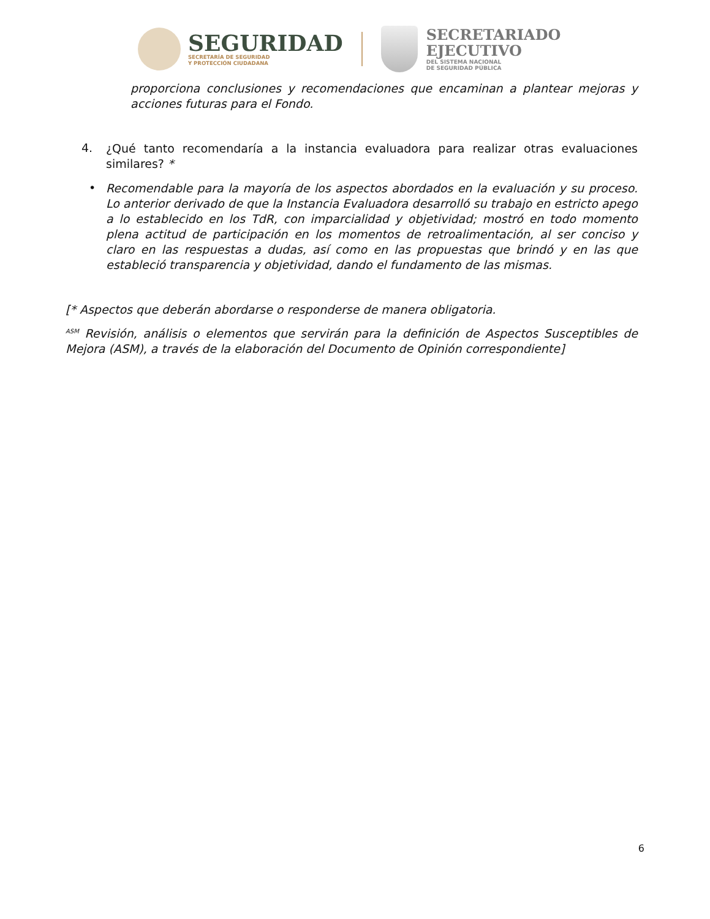SEGURIDAD
SECRETARÍA DE SEGURIDAD
Y PROTECCIÓN CIUDADANA
SECRETARIADO
EJECUTIVO
DEL SISTEMA NACIONAL
DE SEGURIDAD PÚBLICA
proporciona conclusiones y recomendaciones que encaminan a plantear mejoras y acciones futuras para el Fondo.
4.
¿Qué tanto recomendaría a la instancia evaluadora para realizar otras evaluaciones similares? *
•
Recomendable para la mayoría de los aspectos abordados en la evaluación y su proceso. Lo anterior derivado de que la Instancia Evaluadora desarrolló su trabajo en estricto apego a lo establecido en los TdR, con imparcialidad y objetividad; mostró en todo momento plena actitud de participación en los momentos de retroalimentación, al ser conciso y claro en las respuestas a dudas, así como en las propuestas que brindó y en las que estableció transparencia y objetividad, dando el fundamento de las mismas.
[* Aspectos que deberán abordarse o responderse de manera obligatoria.
<sup>ASM</sup> Revisión, análisis o elementos que servirán para la definición de Aspectos Susceptibles de Mejora (ASM), a través de la elaboración del Documento de Opinión correspondiente]
6